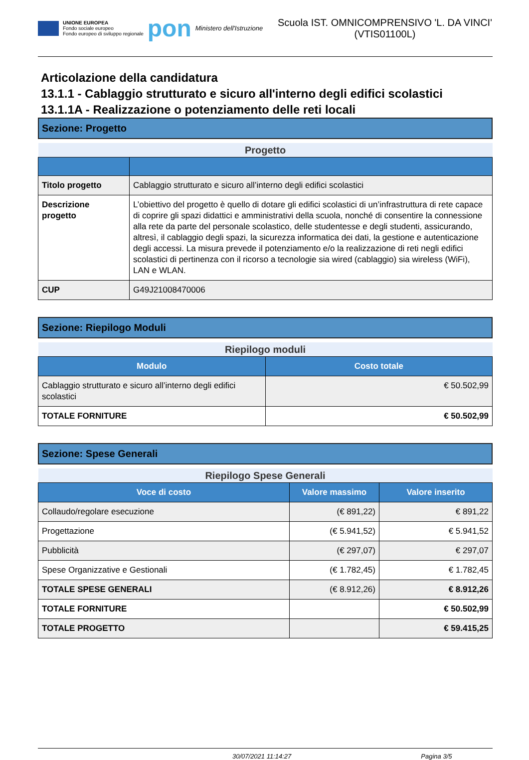UNIONE EUROPEA
Fondo sociale europeo
Fondo europeo di sviluppo regionale
pon
Ministero dell'Istruzione
Scuola IST. OMNICOMPRENSIVO 'L. DA VINCI' (VTIS01100L)
Articolazione della candidatura
13.1.1 - Cablaggio strutturato e sicuro all'interno degli edifici scolastici
13.1.1A - Realizzazione o potenziamento delle reti locali
Sezione: Progetto
| Progetto | |
| Titolo progetto | Cablaggio strutturato e sicuro all’interno degli edifici scolastici |
| Descrizione progetto | L’obiettivo del progetto è quello di dotare gli edifici scolastici di un’infrastruttura di rete capace di coprire gli spazi didattici e amministrativi della scuola, nonché di consentire la connessione alla rete da parte del personale scolastico, delle studentesse e degli studenti, assicurando, altresì, il cablaggio degli spazi, la sicurezza informatica dei dati, la gestione e autenticazione degli accessi. La misura prevede il potenziamento e/o la realizzazione di reti negli edifici scolastici di pertinenza con il ricorso a tecnologie sia wired (cablaggio) sia wireless (WiFi), LAN e WLAN. |
| CUP | G49J21008470006 |
Sezione: Riepilogo Moduli
| Riepilogo moduli | |
| Modulo | Costo totale |
| Cablaggio strutturato e sicuro all’interno degli edifici scolastici | € 50.502,99 |
| TOTALE FORNITURE | € 50.502,99 |
Sezione: Spese Generali
| Riepilogo Spese Generali | | |
| Voce di costo | Valore massimo | Valore inserito |
| Collaudo/regolare esecuzione | (€ 891,22) | € 891,22 |
| Progettazione | (€ 5.941,52) | € 5.941,52 |
| Pubblicità | (€ 297,07) | € 297,07 |
| Spese Organizzative e Gestionali | (€ 1.782,45) | € 1.782,45 |
| TOTALE SPESE GENERALI | (€ 8.912,26) | € 8.912,26 |
| TOTALE FORNITURE | | € 50.502,99 |
| TOTALE PROGETTO | | € 59.415,25 |
30/07/2021 11:14:27 Pagina 3/5